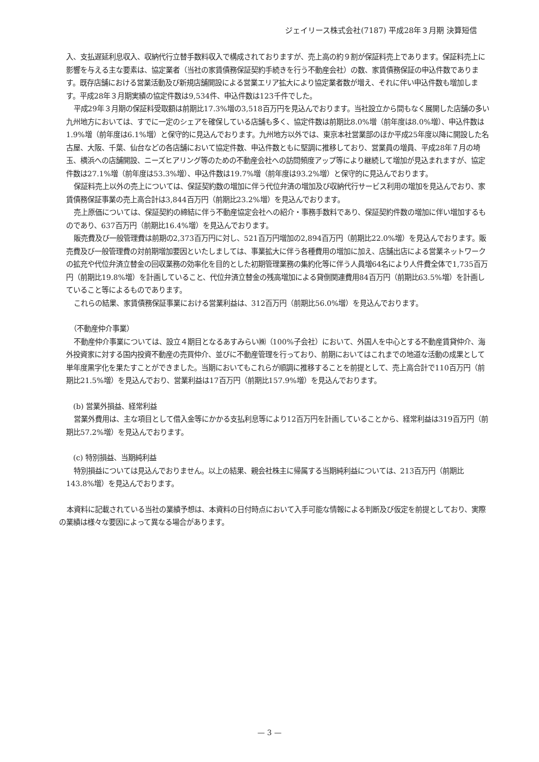ジェイリース株式会社(7187) 平成28年３月期 決算短信
入、支払遅延利息収入、収納代行立替手数料収入で構成されておりますが、売上高の約９割が保証料売上であります。保証料売上に影響を与える主な要素は、協定業者（当社の家賃債務保証契約手続きを行う不動産会社）の数、家賃債務保証の申込件数であります。既存店舗における営業活動及び新規店舗開設による営業エリア拡大により協定業者数が増え、それに伴い申込件数も増加します。平成28年３月期実績の協定件数は9,534件、申込件数は123千件でした。
平成29年３月期の保証料受取額は前期比17.3%増の3,518百万円を見込んでおります。当社設立から間もなく展開した店舗の多い九州地方においては、すでに一定のシェアを確保している店舗も多く、協定件数は前期比8.0%増（前年度は8.0%増）、申込件数は1.9%増（前年度は6.1%増）と保守的に見込んでおります。九州地方以外では、東京本社営業部のほか平成25年度以降に開設した名古屋、大阪、千葉、仙台などの各店舗において協定件数、申込件数ともに堅調に推移しており、営業員の増員、平成28年７月の埼玉、横浜への店舗開設、ニーズヒアリング等のための不動産会社への訪問頻度アップ等により継続して増加が見込まれますが、協定件数は27.1%増（前年度は53.3%増）、申込件数は19.7%増（前年度は93.2%増）と保守的に見込んでおります。
保証料売上以外の売上については、保証契約数の増加に伴う代位弁済の増加及び収納代行サービス利用の増加を見込んでおり、家賃債務保証事業の売上高合計は3,844百万円（前期比23.2%増）を見込んでおります。
売上原価については、保証契約の締結に伴う不動産協定会社への紹介・事務手数料であり、保証契約件数の増加に伴い増加するものであり、637百万円（前期比16.4%増）を見込んでおります。
販売費及び一般管理費は前期の2,373百万円に対し、521百万円増加の2,894百万円（前期比22.0%増）を見込んでおります。販売費及び一般管理費の対前期増加要因といたしましては、事業拡大に伴う各種費用の増加に加え、店舗出店による営業ネットワークの拡充や代位弁済立替金の回収業務の効率化を目的とした初期管理業務の集約化等に伴う人員増64名により人件費全体で1,735百万円（前期比19.8%増）を計画していること、代位弁済立替金の残高増加による貸倒関連費用84百万円（前期比63.5%増）を計画していること等によるものであります。
これらの結果、家賃債務保証事業における営業利益は、312百万円（前期比56.0%増）を見込んでおります。
　（不動産仲介事業）
不動産仲介事業については、設立４期目となるあすみらい㈱（100%子会社）において、外国人を中心とする不動産賃貸仲介、海外投資家に対する国内投資不動産の売買仲介、並びに不動産管理を行っており、前期においてはこれまでの地道な活動の成果として単年度黒字化を果たすことができました。当期においてもこれらが順調に推移することを前提として、売上高合計で110百万円（前期比21.5%増）を見込んでおり、営業利益は17百万円（前期比157.9%増）を見込んでおります。
　(b) 営業外損益、経常利益
営業外費用は、主な項目として借入金等にかかる支払利息等により12百万円を計画していることから、経常利益は319百万円（前期比57.2%増）を見込んでおります。
　(c) 特別損益、当期純利益
特別損益については見込んでおりません。以上の結果、親会社株主に帰属する当期純利益については、213百万円（前期比143.8%増）を見込んでおります。
本資料に記載されている当社の業績予想は、本資料の日付時点において入手可能な情報による判断及び仮定を前提としており、実際の業績は様々な要因によって異なる場合があります。
— 3 —